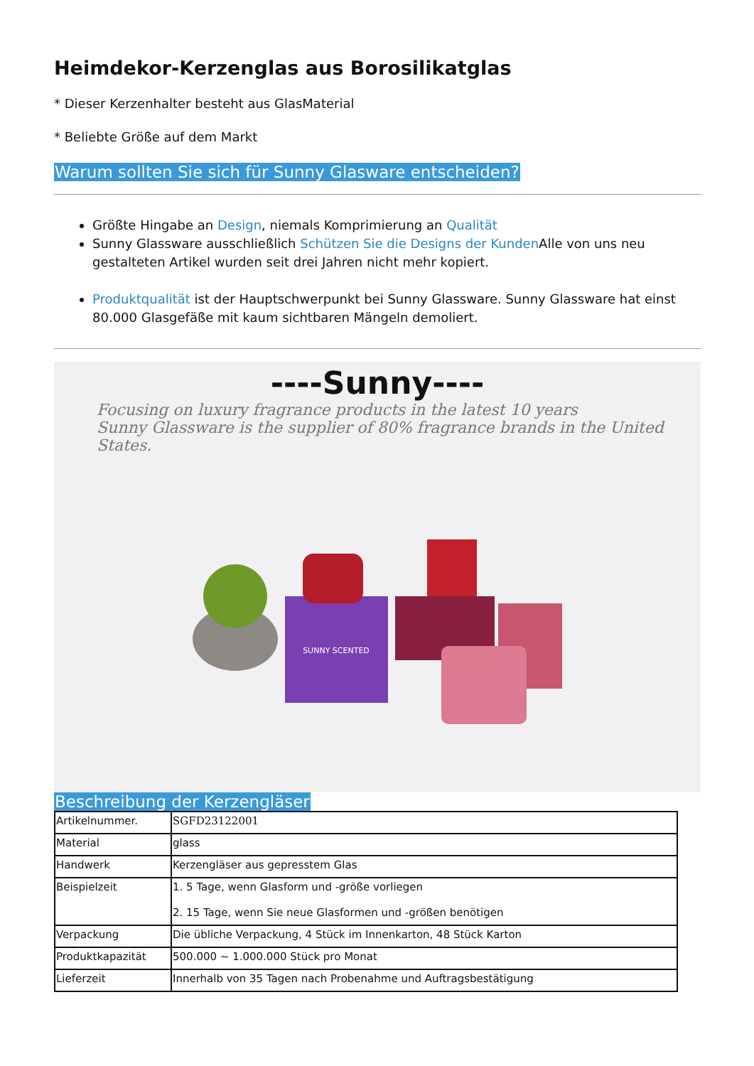Heimdekor-Kerzenglas aus Borosilikatglas
* Dieser Kerzenhalter besteht aus GlasMaterial
* Beliebte Größe auf dem Markt
Warum sollten Sie sich für Sunny Glasware entscheiden?
Größte Hingabe an Design, niemals Komprimierung an Qualität
Sunny Glassware ausschließlich Schützen Sie die Designs der Kunden Alle von uns neu gestalteten Artikel wurden seit drei Jahren nicht mehr kopiert.
Produktqualität ist der Hauptschwerpunkt bei Sunny Glassware. Sunny Glassware hat einst 80.000 Glasgefäße mit kaum sichtbaren Mängeln demoliert.
----Sunny----
Focusing on luxury fragrance products in the latest 10 years
Sunny Glassware is the supplier of 80% fragrance brands in the United States.
SUNNY SCENTED
Beschreibung der Kerzengläser
| Artikelnummer. | SGFD23122001 |
| Material | glass |
| Handwerk | Kerzengläser aus gepresstem Glas |
| Beispielzeit | 1. 5 Tage, wenn Glasform und -größe vorliegen 2. 15 Tage, wenn Sie neue Glasformen und -größen benötigen |
| Verpackung | Die übliche Verpackung, 4 Stück im Innenkarton, 48 Stück Karton |
| Produktkapazität | 500.000 ~ 1.000.000 Stück pro Monat |
| Lieferzeit | Innerhalb von 35 Tagen nach Probenahme und Auftragsbestätigung |